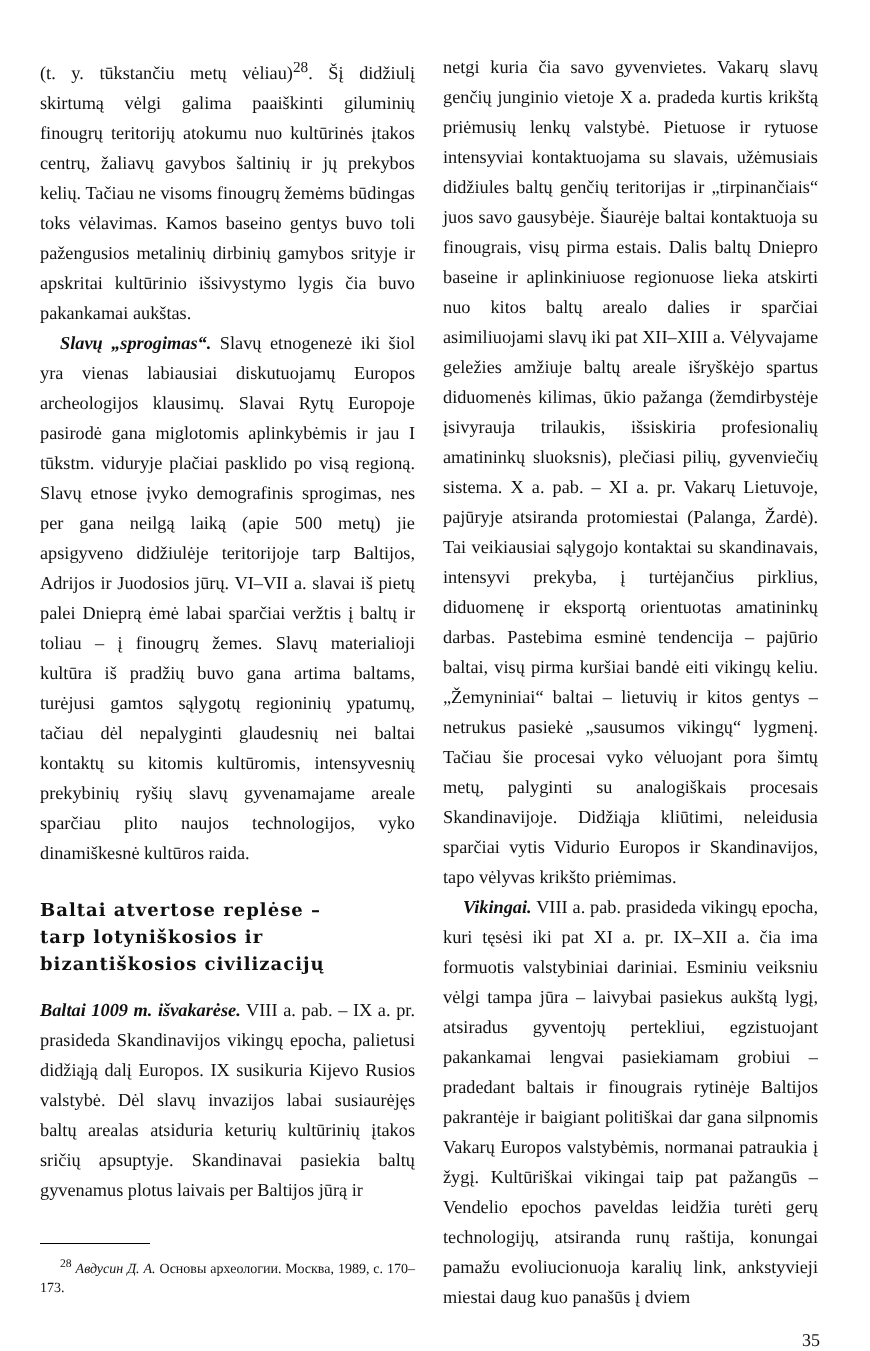(t. y. tūkstančiu metų vėliau)<sup>28</sup>. Šį didžiulį skirtumą vėlgi galima paaiškinti giluminių finougrų teritorijų atokumu nuo kultūrinės įtakos centrų, žaliavų gavybos šaltinių ir jų prekybos kelių. Tačiau ne visoms finougrų žemėms būdingas toks vėlavimas. Kamos baseino gentys buvo toli pažengusios metalinių dirbinių gamybos srityje ir apskritai kultūrinio išsivystymo lygis čia buvo pakankamai aukštas.
Slavų „sprogimas“. Slavų etnogenezė iki šiol yra vienas labiausiai diskutuojamų Europos archeologijos klausimų. Slavai Rytų Europoje pasirodė gana miglotomis aplinkybėmis ir jau I tūkstm. viduryje plačiai pasklido po visą regioną. Slavų etnose įvyko demografinis sprogimas, nes per gana neilgą laiką (apie 500 metų) jie apsigyveno didžiulėje teritorijoje tarp Baltijos, Adrijos ir Juodosios jūrų. VI–VII a. slavai iš pietų palei Dnieprą ėmė labai sparčiai veržtis į baltų ir toliau – į finougrų žemes. Slavų materialioji kultūra iš pradžių buvo gana artima baltams, turėjusi gamtos sąlygotų regioninių ypatumų, tačiau dėl nepalyginti glaudesnių nei baltai kontaktų su kitomis kultūromis, intensyvesnių prekybinių ryšių slavų gyvenamajame areale sparčiau plito naujos technologijos, vyko dinamiškesnė kultūros raida.
Baltai atvertose replėse –
tarp lotyniškosios ir
bizantiškosios civilizacijų
Baltai 1009 m. išvakarėse. VIII a. pab. – IX a. pr. prasideda Skandinavijos vikingų epocha, palietusi didžiąją dalį Europos. IX susikuria Kijevo Rusios valstybė. Dėl slavų invazijos labai susiaurėjęs baltų arealas atsiduria keturių kultūrinių įtakos sričių apsuptyje. Skandinavai pasiekia baltų gyvenamus plotus laivais per Baltijos jūrą ir
<sup>28</sup> Авдусин Д. А. Основы археологии. Москва, 1989, с. 170–173.
netgi kuria čia savo gyvenvietes. Vakarų slavų genčių junginio vietoje X a. pradeda kurtis krikštą priėmusių lenkų valstybė. Pietuose ir rytuose intensyviai kontaktuojama su slavais, užėmusiais didžiules baltų genčių teritorijas ir „tirpinančiais“ juos savo gausybėje. Šiaurėje baltai kontaktuoja su finougrais, visų pirma estais. Dalis baltų Dniepro baseine ir aplinkiniuose regionuose lieka atskirti nuo kitos baltų arealo dalies ir sparčiai asimiliuojami slavų iki pat XII–XIII a. Vėlyvajame geležies amžiuje baltų areale išryškėjo spartus diduomenės kilimas, ūkio pažanga (žemdirbystėje įsivyrauja trilaukis, išsiskiria profesionalių amatininkų sluoksnis), plečiasi pilių, gyvenviečių sistema. X a. pab. – XI a. pr. Vakarų Lietuvoje, pajūryje atsiranda protomiestai (Palanga, Žardė). Tai veikiausiai sąlygojo kontaktai su skandinavais, intensyvi prekyba, į turtėjančius pirklius, diduomenę ir eksportą orientuotas amatininkų darbas. Pastebima esminė tendencija – pajūrio baltai, visų pirma kuršiai bandė eiti vikingų keliu. „Žemyniniai“ baltai – lietuvių ir kitos gentys – netrukus pasiekė „sausumos vikingų“ lygmenį. Tačiau šie procesai vyko vėluojant pora šimtų metų, palyginti su analogiškais procesais Skandinavijoje. Didžiąja kliūtimi, neleidusia sparčiai vytis Vidurio Europos ir Skandinavijos, tapo vėlyvas krikšto priėmimas.
Vikingai. VIII a. pab. prasideda vikingų epocha, kuri tęsėsi iki pat XI a. pr. IX–XII a. čia ima formuotis valstybiniai dariniai. Esminiu veiksniu vėlgi tampa jūra – laivybai pasiekus aukštą lygį, atsiradus gyventojų pertekliui, egzistuojant pakankamai lengvai pasiekiamam grobiui – pradedant baltais ir finougrais rytinėje Baltijos pakrantėje ir baigiant politiškai dar gana silpnomis Vakarų Europos valstybėmis, normanai patraukia į žygį. Kultūriškai vikingai taip pat pažangūs – Vendelio epochos paveldas leidžia turėti gerų technologijų, atsiranda runų raštija, konungai pamažu evoliucionuoja karalių link, ankstyvieji miestai daug kuo panašūs į dviem
35